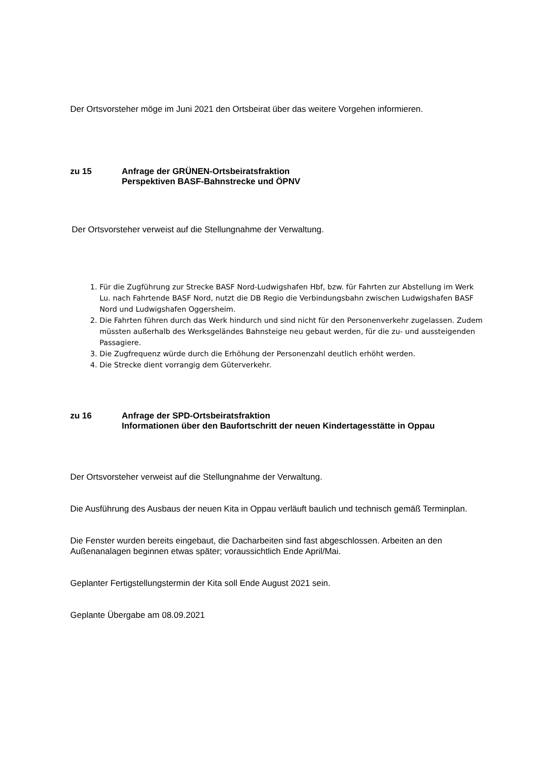Der Ortsvorsteher möge im Juni 2021 den Ortsbeirat über das weitere Vorgehen informieren.
zu 15 Anfrage der GRÜNEN-Ortsbeiratsfraktion
Perspektiven BASF-Bahnstrecke und ÖPNV
Der Ortsvorsteher verweist auf die Stellungnahme der Verwaltung.
1. Für die Zugführung zur Strecke BASF Nord-Ludwigshafen Hbf, bzw. für Fahrten zur Abstellung im Werk Lu. nach Fahrtende BASF Nord, nutzt die DB Regio die Verbindungsbahn zwischen Ludwigshafen BASF Nord und Ludwigshafen Oggersheim.
2. Die Fahrten führen durch das Werk hindurch und sind nicht für den Personenverkehr zugelassen. Zudem müssten außerhalb des Werksgeländes Bahnsteige neu gebaut werden, für die zu- und aussteigenden Passagiere.
3. Die Zugfrequenz würde durch die Erhöhung der Personenzahl deutlich erhöht werden.
4. Die Strecke dient vorrangig dem Güterverkehr.
zu 16 Anfrage der SPD-Ortsbeiratsfraktion
Informationen über den Baufortschritt der neuen Kindertagesstätte in Oppau
Der Ortsvorsteher verweist auf die Stellungnahme der Verwaltung.
Die Ausführung des Ausbaus der neuen Kita in Oppau verläuft baulich und technisch gemäß Terminplan.
Die Fenster wurden bereits eingebaut, die Dacharbeiten sind fast abgeschlossen. Arbeiten an den Außenanalagen beginnen etwas später; voraussichtlich Ende April/Mai.
Geplanter Fertigstellungstermin der Kita soll Ende August 2021 sein.
Geplante Übergabe am 08.09.2021